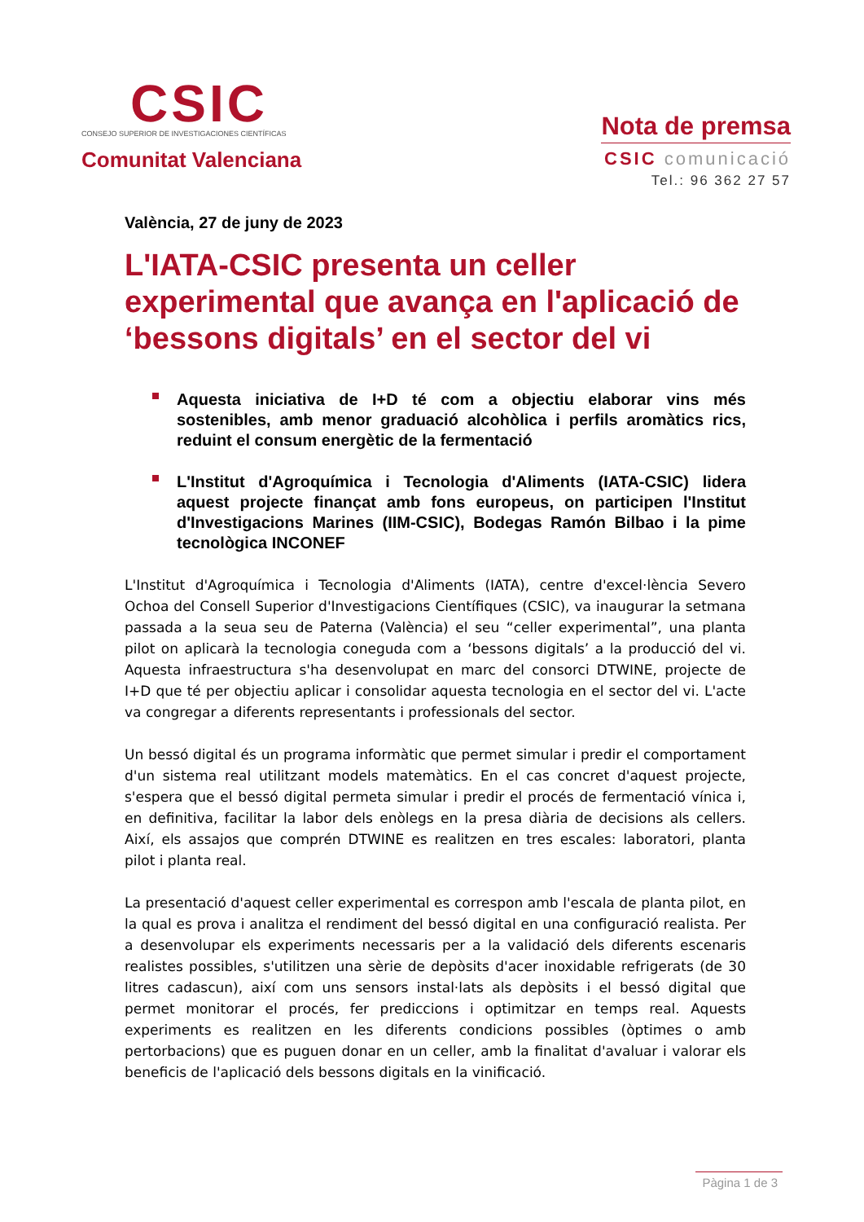CSIC
CONSEJO SUPERIOR DE INVESTIGACIONES CIENTÍFICAS
Comunitat Valenciana
Nota de premsa
CSIC comunicació
Tel.: 96 362 27 57
València, 27 de juny de 2023
L'IATA-CSIC presenta un celler experimental que avança en l'aplicació de ‘bessons digitals’ en el sector del vi
Aquesta iniciativa de I+D té com a objectiu elaborar vins més sostenibles, amb menor graduació alcohòlica i perfils aromàtics rics, reduint el consum energètic de la fermentació
L'Institut d'Agroquímica i Tecnologia d'Aliments (IATA-CSIC) lidera aquest projecte finançat amb fons europeus, on participen l'Institut d'Investigacions Marines (IIM-CSIC), Bodegas Ramón Bilbao i la pime tecnològica INCONEF
L'Institut d'Agroquímica i Tecnologia d'Aliments (IATA), centre d'excel·lència Severo Ochoa del Consell Superior d'Investigacions Científiques (CSIC), va inaugurar la setmana passada a la seua seu de Paterna (València) el seu “celler experimental”, una planta pilot on aplicarà la tecnologia coneguda com a ‘bessons digitals’ a la producció del vi. Aquesta infraestructura s'ha desenvolupat en marc del consorci DTWINE, projecte de I+D que té per objectiu aplicar i consolidar aquesta tecnologia en el sector del vi. L'acte va congregar a diferents representants i professionals del sector.
Un bessó digital és un programa informàtic que permet simular i predir el comportament d'un sistema real utilitzant models matemàtics. En el cas concret d'aquest projecte, s'espera que el bessó digital permeta simular i predir el procés de fermentació vínica i, en definitiva, facilitar la labor dels enòlegs en la presa diària de decisions als cellers. Així, els assajos que comprén DTWINE es realitzen en tres escales: laboratori, planta pilot i planta real.
La presentació d'aquest celler experimental es correspon amb l'escala de planta pilot, en la qual es prova i analitza el rendiment del bessó digital en una configuració realista. Per a desenvolupar els experiments necessaris per a la validació dels diferents escenaris realistes possibles, s'utilitzen una sèrie de depòsits d'acer inoxidable refrigerats (de 30 litres cadascun), així com uns sensors instal·lats als depòsits i el bessó digital que permet monitorar el procés, fer prediccions i optimitzar en temps real. Aquests experiments es realitzen en les diferents condicions possibles (òptimes o amb pertorbacions) que es puguen donar en un celler, amb la finalitat d'avaluar i valorar els beneficis de l'aplicació dels bessons digitals en la vinificació.
Pàgina 1 de 3